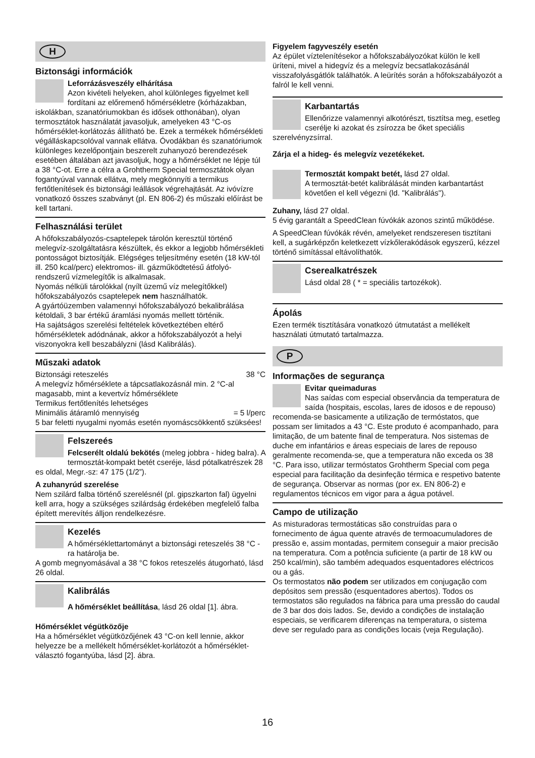H
Biztonsági információk
Leforrázásveszély elhárítása
Azon kivételi helyeken, ahol különleges figyelmet kell fordítani az előremenő hőmérsékletre (kórházakban, iskolákban, szanatóriumokban és idősek otthonában), olyan termosztátok használatát javasoljuk, amelyeken 43 °C-os hőmérséklet-korlátozás állítható be. Ezek a termékek hőmérsékleti végálláskapcsolóval vannak ellátva. Óvodákban és szanatóriumok különleges kezelőpontjain beszerelt zuhanyozó berendezések esetében általában azt javasoljuk, hogy a hőmérséklet ne lépje túl a 38 °C-ot. Erre a célra a Grohtherm Special termosztátok olyan fogantyúval vannak ellátva, mely megkönnyíti a termikus fertőtlenítések és biztonsági leállások végrehajtását. Az ivóvízre vonatkozó összes szabványt (pl. EN 806-2) és műszaki előírást be kell tartani.
Felhasználási terület
A hőfokszabályozós-csaptelepek tárolón keresztül történő melegvíz-szolgáltatásra készültek, és ekkor a legjobb hőmérsékleti pontosságot biztosítják. Elégséges teljesítmény esetén (18 kW-tól ill. 250 kcal/perc) elektromos- ill. gázműködtetésű átfolyó-rendszerű vízmelegítők is alkalmasak.
Nyomás nélküli tárolókkal (nyílt üzemű víz melegítőkkel) hőfokszabályozós csaptelepek nem használhatók.
A gyártóüzemben valamennyi hőfokszabályozó bekalibrálása kétoldali, 3 bar értékű áramlási nyomás mellett történik.
Ha sajátságos szerelési feltételek következtében eltérő hőmérsékletek adódnának, akkor a hőfokszabályozót a helyi viszonyokra kell beszabályzni (lásd Kalibrálás).
Műszaki adatok
Biztonsági reteszelés 38 °C
A melegvíz hőmérséklete a tápcsatlakozásnál min. 2 °C-al magasabb, mint a kevertvíz hőmérséklete
Termikus fertőtlenítés lehetséges
Minimális átáramló mennyiség = 5 l/perc
5 bar feletti nyugalmi nyomás esetén nyomáscsökkentő szüksées!
Felszereés
Felcserélt oldalú bekötés (meleg jobbra - hideg balra). A termosztát-kompakt betét cseréje, lásd pótalkatrészek 28 es oldal, Megr.-sz: 47 175 (1/2”).
A zuhanyrúd szerelése
Nem szilárd falba történő szerelésnél (pl. gipszkarton fal) ügyelni kell arra, hogy a szükséges szilárdság érdekében megfelelő falba épített merevítés álljon rendelkezésre.
Kezelés
A hőmérséklettartományt a biztonsági reteszelés 38 °C -ra határolja be.
A gomb megnyomásával a 38 °C fokos reteszelés átugorható, lásd 26 oldal.
Kalibrálás
A hőmérséklet beállítása, lásd 26 oldal [1]. ábra.
Hőmérséklet végütközője
Ha a hőmérséklet végütközőjének 43 °C-on kell lennie, akkor helyezze be a mellékelt hőmérséklet-korlátozót a hőmérséklet-választó fogantyúba, lásd [2]. ábra.
Figyelem fagyveszély esetén
Az épület víztelenítésekor a hőfokszabályozókat külön le kell üríteni, mivel a hidegvíz és a melegvíz becsatlakozásánál visszafolyásgátlók találhatók. A leürítés során a hőfokszabályozót a falról le kell venni.
Karbantartás
Ellenőrizze valamennyi alkotórészt, tisztítsa meg, esetleg cserélje ki azokat és zsírozza be őket speciális szerelvényzsírral.
Zárja el a hideg- és melegvíz vezetékeket.
Termosztát kompakt betét, lásd 27 oldal.
A termosztát-betét kalibrálását minden karbantartást követően el kell végezni (ld. "Kalibrálás").
Zuhany, lásd 27 oldal.
5 évig garantált a SpeedClean fúvókák azonos szintű működése.
A SpeedClean fúvókák révén, amelyeket rendszeresen tisztítani kell, a sugárképzőn keletkezett vízkőlerakódások egyszerű, kézzel történő simítással eltávolíthatók.
Cserealkatrészek
Lásd oldal 28 ( * = speciális tartozékok).
Ápolás
Ezen termék tisztítására vonatkozó útmutatást a mellékelt használati útmutató tartalmazza.
P
Informações de segurança
Evitar queimaduras
Nas saídas com especial observância da temperatura de saída (hospitais, escolas, lares de idosos e de repouso) recomenda-se basicamente a utilização de termóstatos, que possam ser limitados a 43 °C. Este produto é acompanhado, para limitação, de um batente final de temperatura. Nos sistemas de duche em infantários e áreas especiais de lares de repouso geralmente recomenda-se, que a temperatura não exceda os 38 °C. Para isso, utilizar termóstatos Grohtherm Special com pega especial para facilitação da desinfeção térmica e respetivo batente de segurança. Observar as normas (por ex. EN 806-2) e regulamentos técnicos em vigor para a água potável.
Campo de utilização
As misturadoras termostáticas são construídas para o fornecimento de água quente através de termoacumuladores de pressão e, assim montadas, permitem conseguir a maior precisão na temperatura. Com a potência suficiente (a partir de 18 kW ou 250 kcal/min), são também adequados esquentadores eléctricos ou a gás.
Os termostatos não podem ser utilizados em conjugação com depósitos sem pressão (esquentadores abertos). Todos os termostatos são regulados na fábrica para uma pressão do caudal de 3 bar dos dois lados. Se, devido a condições de instalação especiais, se verificarem diferenças na temperatura, o sistema deve ser regulado para as condições locais (veja Regulação).
16